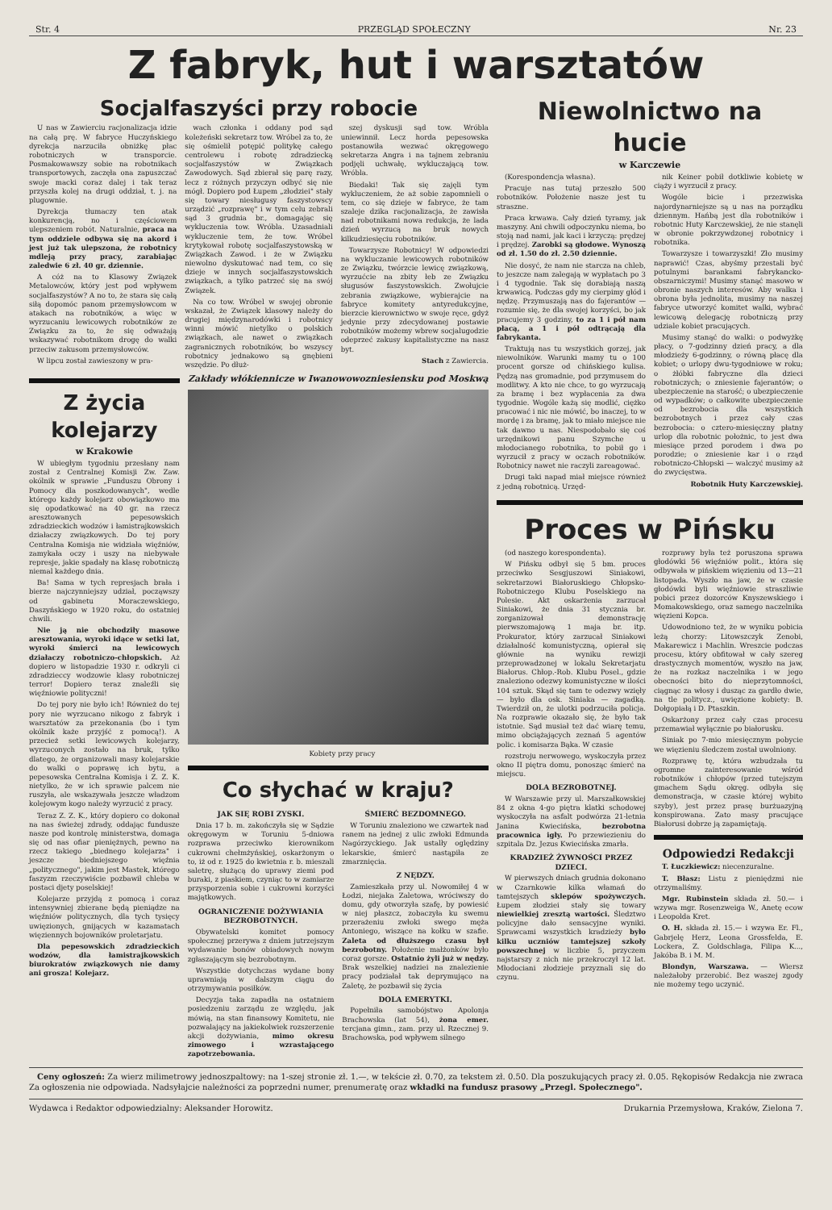Str. 4 PRZEGLĄD SPOŁECZNY Nr. 23
Z fabryk, hut i warsztatów
Socjalfaszyści przy robocie
U nas w Zawierciu racjonalizacja idzie na całą prę. W fabryce Huczyńskiego dyrekcja narzuciła obniżkę płac robotniczych w transporcie. Posmakowawszy sobie na robotnikach transportowych, zaczęła ona zapuszczać swoje macki coraz dalej i tak teraz przyszła kolej na drugi oddział, t. j. na plugownie.
Dyrekcja tłumaczy ten atak konkurencją, no i częściowem ulepszeniem robót. Naturalnie, praca na tym oddziele odbywa się na akord i jest już tak ulepszona, że robotnicy mdleją przy pracy, zarabiając zaledwie 6 zł. 40 gr. dziennie.
A cóż na to Klasowy Związek Metalowców, który jest pod wpływem socjalfaszystów? A no to, że stara się całą siłą dopomóc panom przemysłowcom w atakach na robotników, a więc w wyrzucaniu lewicowych robotników ze Związku za to, że się odważają wskazywać robotnikom drogę do walki przeciw zakusom przemysłowców.
W lipcu został zawieszony w pra-
wach członka i oddany pod sąd koleżeński sekretarz tow. Wróbel za to, że się ośmielił potępić politykę całego centrolewu i robotę zdradziecką socjalfaszystów w Związkach Zawodowych. Sąd zbierał się parę razy, lecz z różnych przyczyn odbyć się nie mógł. Dopiero pod Łupem „złodziei" stały się towary niesługusy faszystowscy urządzić „rozprawę" i w tym celu zebrali sąd 3 grudnia br., domagając się wykluczenia tow. Wróbla. Uzasadniali wykluczenie tem, że tow. Wróbel krytykował robotę socjalfaszystowską w Związkach Zawod. i że w Związku niewolno dyskutować nad tem, co się dzieje w innych socjalfaszystowskich związkach, a tylko patrzeć się na swój Związek.
Na co tow. Wróbel w swojej obronie wskazał, że Związek klasowy należy do drugiej międzynarodówki i robotnicy winni mówić nietylko o polskich związkach, ale nawet o związkach zagranicznych robotników, bo wszyscy robotnicy jednakowo są gnębieni wszędzie. Po dłuż-
szej dyskusji sąd tow. Wróbla uniewinnił. Lecz horda pepesowska postanowiła wezwać okręgowego sekretarza Angra i na tajnem zebraniu podjęli uchwałę, wykluczającą tow. Wróbla.
Biedaki! Tak się zajęli tym wykluczeniem, że aż sobie zapomnieli o tem, co się dzieje w fabryce, że tam szaleje dzika racjonalizacja, że zawisła nad robotnikami nowa redukcja, że lada dzień wyrzucą na bruk nowych kilkudziesięciu robotników.
Towarzysze Robotnicy! W odpowiedzi na wykluczanie lewicowych robotników ze Związku, twórzcie lewicę związkową, wyrzućcie na zbity łeb ze Związku sługusów faszystowskich. Zwołujcie zebrania związkowe, wybierajcie na fabryce komitety antyredukcyjne, bierzcie kierownictwo w swoje ręce, gdyż jedynie przy zdecydowanej postawie robotników możemy wbrew socjalugodzie odeprzeć zakusy kapitalistyczne na nasz byt.
Stach z Zawiercia.
Z życia kolejarzy
w Krakowie
W ubiegłym tygodniu przesłany nam został z Centralnej Komisji Zw. Zaw. okólnik w sprawie „Funduszu Obrony i Pomocy dla poszkodowanych", wedle którego każdy kolejarz obowiązkowo ma się opodatkować na 40 gr. na rzecz aresztowanych pepesowskich zdradzieckich wodzów i łamistrajkowskich działaczy związkowych. Do tej pory Centralna Komisja nie widziała więźniów, zamykała oczy i uszy na niebywałe represje, jakie spadały na klasę robotniczą niemal każdego dnia.
Ba! Sama w tych represjach brała i bierze najczynniejszy udział, począwszy od gabinetu Moraczewskiego, Daszyńskiego w 1920 roku, do ostatniej chwili.
Nie ją nie obchodziły masowe aresztowania, wyroki idące w setki lat, wyroki śmierci na lewicowych działaczy robotniczo-chłopskich. Aż dopiero w listopadzie 1930 r. odkryli ci zdradzieccy wodzowie klasy robotniczej terror! Dopiero teraz znaleźli się więźniowie polityczni!
Do tej pory nie było ich! Również do tej pory nie wyrzucano nikogo z fabryk i warsztatów za przekonania (bo i tym okólnik każe przyjść z pomocą!). A przecież setki lewicowych kolejarzy, wyrzuconych zostało na bruk, tylko dlatego, że organizowali masy kolejarskie do walki o poprawę ich bytu, a pepesowska Centralna Komisja i Z. Z. K. nietylko, że w ich sprawie palcem nie ruszyła, ale wskazywała jeszcze władzom kolejowym kogo należy wyrzucić z pracy.
Teraz Z. Z. K., który dopiero co dokonał na nas świeżej zdrady, oddając fundusze nasze pod kontrolę ministerstwa, domaga się od nas ofiar pieniężnych, pewno na rzecz takiego „biednego kolejarza" i jeszcze biedniejszego więźnia „politycznego", jakim jest Mastek, którego faszyzm rzeczywiście pozbawił chleba w postaci djety poselskiej!
Kolejarze przyjdą z pomocą i coraz intensywniej zbierane będą pieniądze na więźniów politycznych, dla tych tysięcy uwięzionych, gnijących w kazamatach więziennych bojowników proletarjatu.
Dla pepesowskich zdradzieckich wodzów, dla łamistrajkowskich biurokratów związkowych nie damy ani grosza! Kolejarz.
Zakłady włókiennicze w Iwanowowozniesiensku pod Moskwą
Kobiety przy pracy
Co słychać w kraju?
JAK SIĘ ROBI ZYSKI.
Dnia 17 b. m. zakończyła się w Sądzie okręgowym w Toruniu 5-dniowa rozprawa przeciwko kierownikom cukrowni chełmżyńskiej, oskarżonym o to, iż od r. 1925 do kwietnia r. b. mieszali saletrę, służącą do uprawy ziemi pod buraki, z piaskiem, czyniąc to w zamiarze przysporzenia sobie i cukrowni korzyści majątkowych.
OGRANICZENIE DOŻYWIANIA BEZROBOTNYCH.
Obywatelski komitet pomocy społecznej przerywa z dniem jutrzejszym wydawanie bonów obiadowych nowym zgłaszającym się bezrobotnym.
Wszystkie dotychczas wydane bony uprawniają w dalszym ciągu do otrzymywania posiłków.
Decyzja taka zapadła na ostatniem posiedzeniu zarządu ze względu, jak mówią, na stan finansowy Komitetu, nie pozwalający na jakiekolwiek rozszerzenie akcji dożywiania, mimo okresu zimowego i wzrastającego zapotrzebowania.
ŚMIERĆ BEZDOMNEGO.
W Toruniu znaleziono we czwartek nad ranem na jednej z ulic zwłoki Edmunda Nagórzyckiego. Jak ustalły oględziny lekarskie, śmierć nastąpiła ze zmarznięcia.
Z NĘDZY.
Zamieszkała przy ul. Nowomiłej 4 w Łodzi, niejaka Zaletowa, wróciwszy do domu, gdy otworzyła szafę, by powiesić w niej płaszcz, zobaczyła ku swemu przerażeniu zwłoki swego męża Antoniego, wiszące na kołku w szafie. Zaleta od dłuższego czasu był bezrobotny. Położenie małżonków było coraz gorsze. Ostatnio żyli już w nędzy. Brak wszelkiej nadziei na znalezienie pracy podziałał tak deprymująco na Zaletę, że pozbawił się życia
DOLA EMERYTKI.
Popełniła samobójstwo Apolonja Brachowska (lat 54), żona emer. tercjana gimn., zam. przy ul. Rzecznej 9. Brachowska, pod wpływem silnego
Niewolnictwo na hucie
w Karczewie
(Korespondencja własna).
Pracuje nas tutaj przeszło 500 robotników. Położenie nasze jest tu straszne.
Praca krwawa. Cały dzień tyramy, jak maszyny. Ani chwili odpoczynku niema, bo stoją nad nami, jak kaci i krzyczą: prędzej i prędzej. Zarobki są głodowe. Wynoszą od zł. 1.50 do zł. 2.50 dziennie.
Nie dosyć, że nam nie starcza na chleb, to jeszcze nam zalegają w wypłatach po 3 i 4 tygodnie. Tak się dorabiają naszą krwawicą. Podczas gdy my cierpimy głód i nędzę. Przymuszają nas do fajerantów — rozumie się, że dla swojej korzyści, bo jak pracujemy 3 godziny, to za 1 i pół nam płacą, a 1 i pół odtrącają dla fabrykanta.
Traktują nas tu wszystkich gorzej, jak niewolników. Warunki mamy tu o 100 procent gorsze od chińskiego kulisa. Pędzą nas gromadnie, pod przymusem do modlitwy. A kto nie chce, to go wyrzucają za bramę i bez wypłacenia za dwa tygodnie. Wogóle każą się modlić, ciężko pracować i nic nie mówić, bo inaczej, to w mordę i za bramę, jak to miało miejsce nie tak dawno u nas. Niespodobało się coś urzędnikowi panu Szymche u młodocianego robotnika, to pobił go i wyrzucił z pracy w oczach robotników. Robotnicy nawet nie raczyli zareagować.
Drugi taki napad miał miejsce również z jedną robotnicą. Urzęd-
nik Keiner pobił dotkliwie kobietę w ciąży i wyrzucił z pracy.
Wogóle bicie i przezwiska najordynarniejsze są u nas na porządku dziennym. Hańbą jest dla robotników i robotnic Huty Karczewskiej, że nie stanęli w obronie pokrzywdzonej robotnicy i robotnika.
Towarzysze i towarzyszki! Zło musimy naprawić! Czas, abyśmy przestali być potulnymi barankami fabrykancko-obszarniczymi! Musimy stanąć masowo w obronie naszych interesów. Aby walka i obrona była jednolita, musimy na naszej fabryce utworzyć komitet walki, wybrać lewicową delegację robotniczą przy udziale kobiet pracujących.
Musimy stanąć do walki: o podwyżkę płacy, o 7-godzinny dzień pracy, a dla młodzieży 6-godzinny, o równą płacę dla kobiet; o urlopy dwu-tygodniowe w roku; o żłóbki fabryczne dla dzieci robotniczych; o zniesienie fajerantów; o ubezpieczenie na starość; o ubezpieczenie od wypadków; o całkowite ubezpieczenie od bezrobocia dla wszystkich bezrobotnych i przez cały czas bezrobocia: o cztero-miesięczny płatny urlop dla robotnic położnic, to jest dwa miesiące przed porodem i dwa po porodzie; o zniesienie kar i o rząd robotniczo-Chłopski — walczyć musimy aż do zwycięstwa.
Robotnik Huty Karczewskiej.
Proces w Pińsku
(od naszego korespondenta).
W Pińsku odbył się 5 bm. proces przeciwko Sesgjuszowi Siniakowi, sekretarzowi Białoruskiego Chłopsko-Robotniczego Klubu Poselskiego na Polesie. Akt oskarżenia zarzucał Siniakowi, że dnia 31 stycznia br. zorganizował demonstrację pierwszomajową 1 maja br. itp. Prokurator, który zarzucał Siniakowi działalność komunistyczną, opierał się głównie na wyniku rewizji przeprowadzonej w lokalu Sekretarjatu Białorus. Chłop.-Rob. Klubu Posel., gdzie znaleziono odezwy komunistyczne w ilości 104 sztuk. Skąd się tam te odezwy wzięły — było dla osk. Siniaka — zagadką. Twierdził on, że ulotki podrzuciła policja. Na rozprawie okazało się, że było tak istotnie. Sąd musiał też dać wiarę temu, mimo obciążających zeznań 5 agentów polic. i komisarza Bąka. W czasie
rozstroju nerwowego, wyskoczyła przez okno II piętra domu, ponosząc śmierć na miejscu.
DOLA BEZROBOTNEJ.
W Warszawie przy ul. Marszałkowskiej 84 z okna 4-go piętra klatki schodowej wyskoczyła na asfalt podwórza 21-letnia Janina Kwiecińska, bezrobotna pracownica igły. Po przewiezieniu do szpitala Dz. Jezus Kwiecińska zmarła.
KRADZIEŻ ŻYWNOŚCI PRZEZ DZIECI.
W pierwszych dniach grudnia dokonano w Czarnkowie kilka włamań do tamtejszych sklepów spożywczych. Łupem złodziei stały się towary niewielkiej zresztą wartości. Śledztwo policyjne dało sensacyjne wyniki. Sprawcami wszystkich kradzieży było kilku uczniów tamtejszej szkoły powszechnej w liczbie 5, przyczem najstarszy z nich nie przekroczył 12 lat. Młodociani złodzieje przyznali się do czynu.
rozprawy była też poruszona sprawa głodówki 56 więźniów polit., która się odbywała w pińskiem więzieniu od 13—21 listopada. Wyszło na jaw, że w czasie głodówki byli więźniowie straszliwie pobici przez dozorców Knyszewskiego i Momakowskiego, oraz samego naczelnika więzieni Kopca.
Udowodniono też, że w wyniku pobicia leżą chorzy: Litowszczyk Zenobi, Makarewicz i Machlin. Wreszcie podczas procesu, który obfitował w cały szereg drastycznych momentów, wyszło na jaw, że na rozkaz naczelnika i w jego obecności bito do nieprzytomności, ciągnąc za włosy i dusząc za gardło dwie, na tle politycz., uwięzione kobiety: B. Dołgopiałą i D. Ptaszkin.
Oskarżony przez cały czas procesu przemawiał wyłącznie po białorusku.
Siniak po 7-mio miesięcznym pobycie we więzieniu śledczem został uwolniony.
Rozprawę tę, która wzbudzała tu ogromne zainteresowanie wśród robotników i chłopów (przed tutejszym gmachem Sądu okręg. odbyła się demonstracja, w czasie której wybito szyby), jest przez prasę burżuazyjną konspirowana. Zato masy pracujące Białorusi dobrze ją zapamiętają.
Odpowiedzi Redakcji
T. Łuczkiewicz: niecenzuralne.
T. Błasz: Listu z pieniędzmi nie otrzymaliśmy.
Mgr. Rubinstein składa zł. 50.— i wzywa mgr. Rosenzweiga W., Anetę ecow i Leopolda Kret.
O. H. składa zł. 15.— i wzywa Er. Fl., Gabrjelę Herz, Leona Grossfelda, E. Lockera, Z. Goldschlaga, Filipa K..., Jakóba B. i M. M.
Blondyn, Warszawa. — Wiersz należałoby przerobić. Bez waszej zgody nie możemy tego uczynić.
Ceny ogłoszeń: Za wierz milimetrowy jednoszpaltowy: na 1-szej stronie zł. 1.—, w tekście zł. 0.70, za tekstem zł. 0.50. Dla poszukujących pracy zł. 0.05. Rękopisów Redakcja nie zwraca Za ogłoszenia nie odpowiada. Nadsyłajcie należności za poprzedni numer, prenumeratę oraz wkładki na fundusz prasowy „Przegl. Społecznego".
Wydawca i Redaktor odpowiedzialny: Aleksander Horowitz. Drukarnia Przemysłowa, Kraków, Zielona 7.